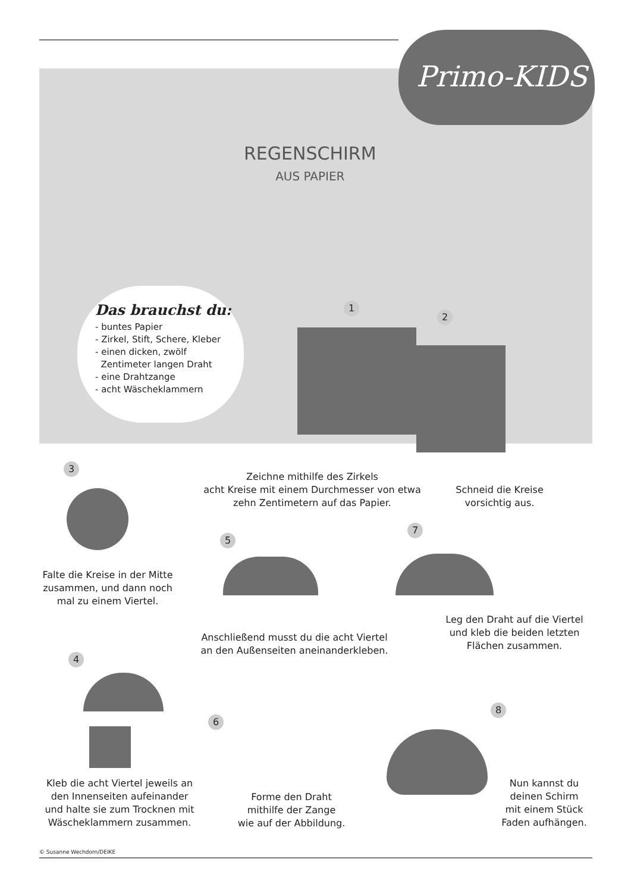Primo-KIDS
REGENSCHIRM
AUS PAPIER
Das brauchst du:
- buntes Papier
- Zirkel, Stift, Schere, Kleber
- einen dicken, zwölf
Zentimeter langen Draht
- eine Drahtzange
- acht Wäscheklammern
1
2
Zeichne mithilfe des Zirkels
acht Kreise mit einem Durchmesser von etwa
zehn Zentimetern auf das Papier.
Schneid die Kreise
vorsichtig aus.
3
Falte die Kreise in der Mitte
zusammen, und dann noch
mal zu einem Viertel.
5
Anschließend musst du die acht Viertel
an den Außenseiten aneinanderkleben.
7
Leg den Draht auf die Viertel
und kleb die beiden letzten
Flächen zusammen.
4
Kleb die acht Viertel jeweils an
den Innenseiten aufeinander
und halte sie zum Trocknen mit
Wäscheklammern zusammen.
6
Forme den Draht
mithilfe der Zange
wie auf der Abbildung.
8
Nun kannst du
deinen Schirm
mit einem Stück
Faden aufhängen.
© Susanne Wechdorn/DEIKE